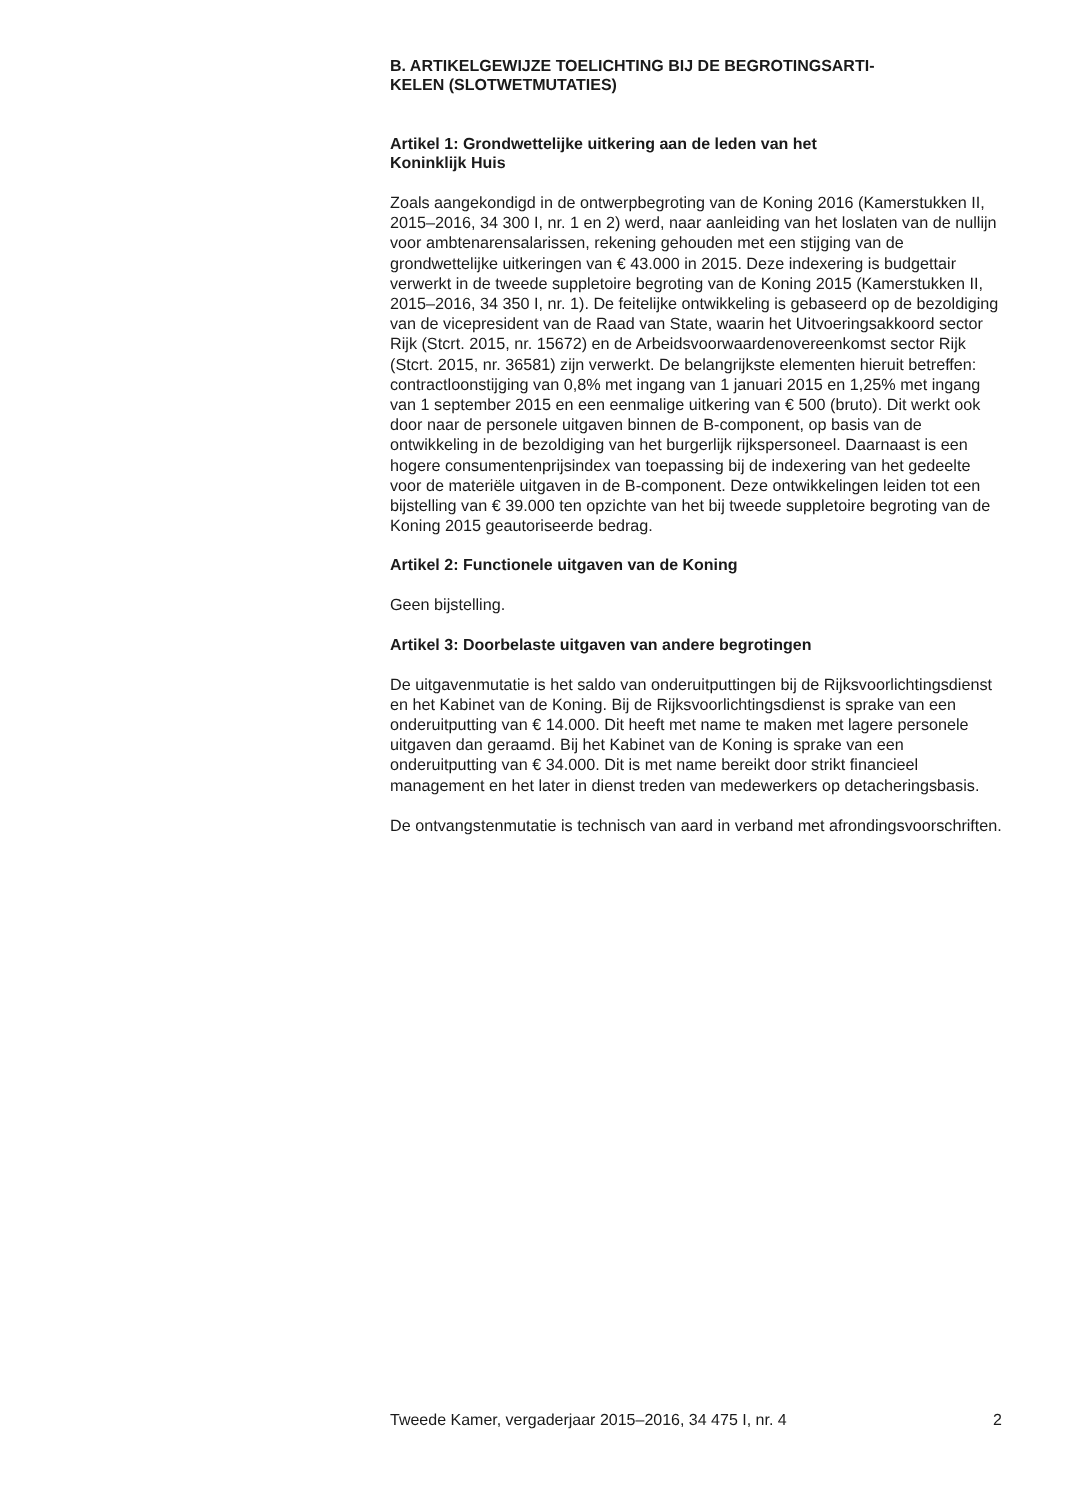B. ARTIKELGEWIJZE TOELICHTING BIJ DE BEGROTINGSARTI-
KELEN (SLOTWETMUTATIES)
Artikel 1: Grondwettelijke uitkering aan de leden van het
Koninklijk Huis
Zoals aangekondigd in de ontwerpbegroting van de Koning 2016 (Kamerstukken II, 2015–2016, 34 300 I, nr. 1 en 2) werd, naar aanleiding van het loslaten van de nullijn voor ambtenarensalarissen, rekening gehouden met een stijging van de grondwettelijke uitkeringen van € 43.000 in 2015. Deze indexering is budgettair verwerkt in de tweede suppletoire begroting van de Koning 2015 (Kamerstukken II, 2015–2016, 34 350 I, nr. 1). De feitelijke ontwikkeling is gebaseerd op de bezoldiging van de vicepresident van de Raad van State, waarin het Uitvoeringsakkoord sector Rijk (Stcrt. 2015, nr. 15672) en de Arbeidsvoorwaardenovereenkomst sector Rijk (Stcrt. 2015, nr. 36581) zijn verwerkt. De belangrijkste elementen hieruit betreffen: contractloonstijging van 0,8% met ingang van 1 januari 2015 en 1,25% met ingang van 1 september 2015 en een eenmalige uitkering van € 500 (bruto). Dit werkt ook door naar de personele uitgaven binnen de B-component, op basis van de ontwikkeling in de bezoldiging van het burgerlijk rijkspersoneel. Daarnaast is een hogere consumentenprijsindex van toepassing bij de indexering van het gedeelte voor de materiële uitgaven in de B-component. Deze ontwikkelingen leiden tot een bijstelling van € 39.000 ten opzichte van het bij tweede suppletoire begroting van de Koning 2015 geautoriseerde bedrag.
Artikel 2: Functionele uitgaven van de Koning
Geen bijstelling.
Artikel 3: Doorbelaste uitgaven van andere begrotingen
De uitgavenmutatie is het saldo van onderuitputtingen bij de Rijksvoorlichtingsdienst en het Kabinet van de Koning. Bij de Rijksvoorlichtingsdienst is sprake van een onderuitputting van € 14.000. Dit heeft met name te maken met lagere personele uitgaven dan geraamd. Bij het Kabinet van de Koning is sprake van een onderuitputting van € 34.000. Dit is met name bereikt door strikt financieel management en het later in dienst treden van medewerkers op detacheringsbasis.
De ontvangstenmutatie is technisch van aard in verband met afrondingsvoorschriften.
Tweede Kamer, vergaderjaar 2015–2016, 34 475 I, nr. 4 2